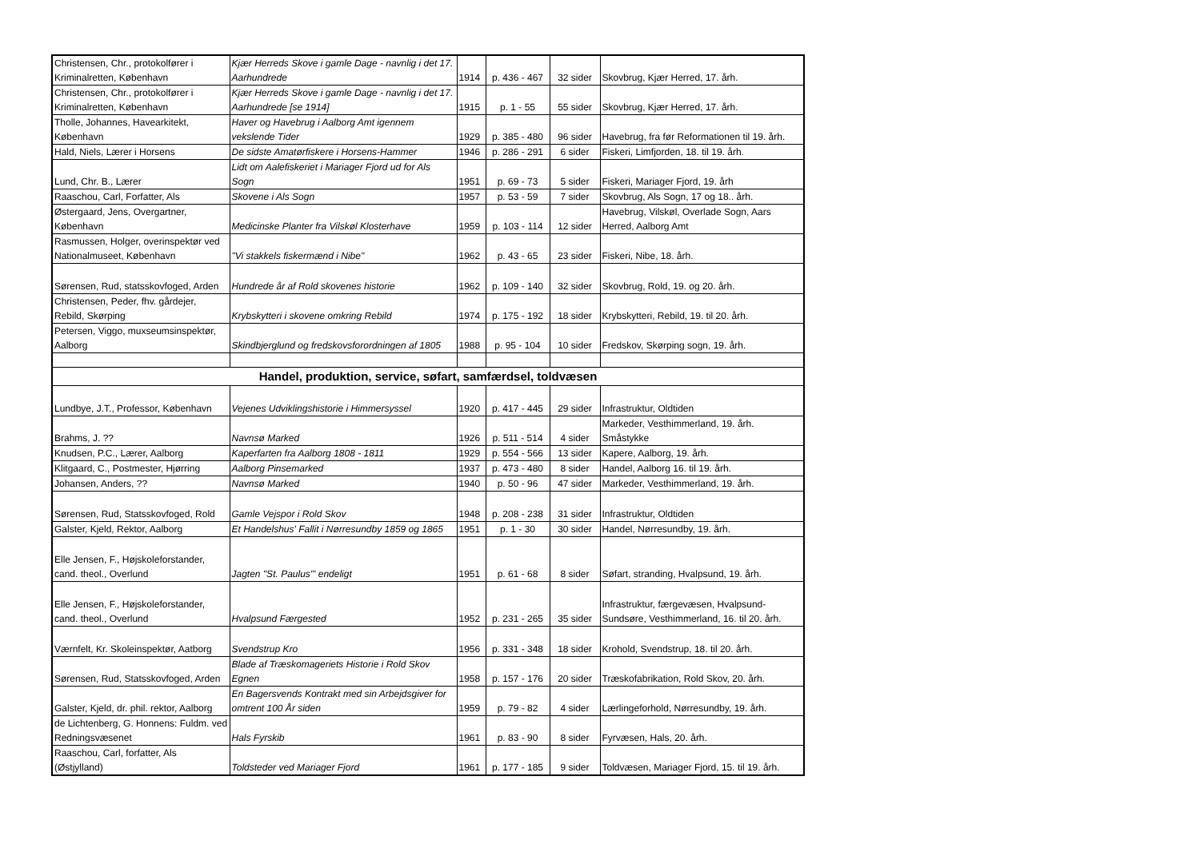| Christensen, Chr., protokolfører i Kriminalretten, København | Kjær Herreds Skove i gamle Dage - navnlig i det 17. Aarhundrede | 1914 | p. 436 - 467 | 32 sider | Skovbrug, Kjær Herred, 17. årh. |
| Christensen, Chr., protokolfører i Kriminalretten, København | Kjær Herreds Skove i gamle Dage - navnlig i det 17. Aarhundrede [se 1914] | 1915 | p. 1 - 55 | 55 sider | Skovbrug, Kjær Herred, 17. årh. |
| Tholle, Johannes, Havearkitekt, København | Haver og Havebrug i Aalborg Amt igennem vekslende Tider | 1929 | p. 385 - 480 | 96 sider | Havebrug, fra før Reformationen til 19. årh. |
| Hald, Niels, Lærer i Horsens | De sidste Amatørfiskere i Horsens-Hammer | 1946 | p. 286 - 291 | 6 sider | Fiskeri, Limfjorden, 18. til 19. årh. |
| Lund, Chr. B., Lærer | Lidt om Aalefiskeriet i Mariager Fjord ud for Als Sogn | 1951 | p. 69 - 73 | 5 sider | Fiskeri, Mariager Fjord, 19. årh |
| Raaschou, Carl, Forfatter, Als | Skovene i Als Sogn | 1957 | p. 53 - 59 | 7 sider | Skovbrug, Als Sogn, 17 og 18.. årh. |
| Østergaard, Jens, Overgartner, København | Medicinske Planter fra Vilskøl Klosterhave | 1959 | p. 103 - 114 | 12 sider | Havebrug, Vilskøl, Overlade Sogn, Aars Herred, Aalborg Amt |
| Rasmussen, Holger, overinspektør ved Nationalmuseet, København | "Vi stakkels fiskermænd i Nibe" | 1962 | p. 43 - 65 | 23 sider | Fiskeri, Nibe, 18. årh. |
| Sørensen, Rud, statsskovfoged, Arden | Hundrede år af Rold skovenes historie | 1962 | p. 109 - 140 | 32 sider | Skovbrug, Rold, 19. og 20. årh. |
| Christensen, Peder, fhv. gårdejer, Rebild, Skørping | Krybskytteri i skovene omkring Rebild | 1974 | p. 175 - 192 | 18 sider | Krybskytteri, Rebild, 19. til 20. årh. |
| Petersen, Viggo, muxseumsinspektør, Aalborg | Skindbjerglund og fredskovsforordningen af 1805 | 1988 | p. 95 - 104 | 10 sider | Fredskov, Skørping sogn, 19. årh. |
| Handel, produktion, service, søfart, samfærdsel, toldvæsen | | | | | |
| Lundbye, J.T., Professor, København | Vejenes Udviklingshistorie i Himmersyssel | 1920 | p. 417 - 445 | 29 sider | Infrastruktur, Oldtiden |
| Brahms, J. ?? | Navnsø Marked | 1926 | p. 511 - 514 | 4 sider | Markeder, Vesthimmerland, 19. årh. Småstykke |
| Knudsen, P.C., Lærer, Aalborg | Kaperfarten fra Aalborg 1808 - 1811 | 1929 | p. 554 - 566 | 13 sider | Kapere, Aalborg, 19. årh. |
| Klitgaard, C., Postmester, Hjørring | Aalborg Pinsemarked | 1937 | p. 473 - 480 | 8 sider | Handel, Aalborg 16. til 19. årh. |
| Johansen, Anders, ?? | Navnsø Marked | 1940 | p. 50 - 96 | 47 sider | Markeder, Vesthimmerland, 19. årh. |
| Sørensen, Rud, Statsskovfoged, Rold | Gamle Vejspor i Rold Skov | 1948 | p. 208 - 238 | 31 sider | Infrastruktur, Oldtiden |
| Galster, Kjeld, Rektor, Aalborg | Et Handelshus' Fallit i Nørresundby 1859 og 1865 | 1951 | p. 1 - 30 | 30 sider | Handel, Nørresundby, 19. årh. |
| Elle Jensen, F., Højskoleforstander, cand. theol., Overlund | Jagten "St. Paulus'" endeligt | 1951 | p. 61 - 68 | 8 sider | Søfart, stranding, Hvalpsund, 19. årh. |
| Elle Jensen, F., Højskoleforstander, cand. theol., Overlund | Hvalpsund Færgested | 1952 | p. 231 - 265 | 35 sider | Infrastruktur, færgevæsen, Hvalpsund-Sundsøre, Vesthimmerland, 16. til 20. årh. |
| Værnfelt, Kr. Skoleinspektør, Aatborg | Svendstrup Kro | 1956 | p. 331 - 348 | 18 sider | Krohold, Svendstrup, 18. til 20. årh. |
| Sørensen, Rud, Statsskovfoged, Arden | Blade af Træskomageriets Historie i Rold Skov Egnen | 1958 | p. 157 - 176 | 20 sider | Træskofabrikation, Rold Skov, 20. årh. |
| Galster, Kjeld, dr. phil. rektor, Aalborg | En Bagersvends Kontrakt med sin Arbejdsgiver for omtrent 100 År siden | 1959 | p. 79 - 82 | 4 sider | Lærlingeforhold, Nørresundby, 19. årh. |
| de Lichtenberg, G. Honnens: Fuldm. ved Redningsvæsenet | Hals Fyrskib | 1961 | p. 83 - 90 | 8 sider | Fyrvæsen, Hals, 20. årh. |
| Raaschou, Carl, forfatter, Als (Østjylland) | Toldsteder ved Mariager Fjord | 1961 | p. 177 - 185 | 9 sider | Toldvæsen, Mariager Fjord, 15. til 19. årh. |